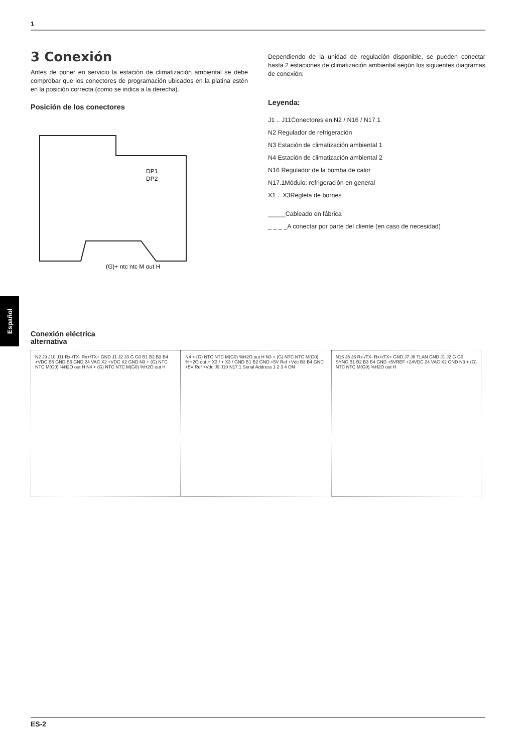1
Español
3 Conexión
Antes de poner en servicio la estación de climatización ambiental se debe comprobar que los conectores de programación ubicados en la platina estén en la posición correcta (como se indica a la derecha).
Posición de los conectores
DP1
DP2
(G)+ ntc ntc M out H
Dependiendo de la unidad de regulación disponible, se pueden conectar hasta 2 estaciones de climatización ambiental según los siguientes diagramas de conexión:
Leyenda:
J1 .. J11Conectores en N2 / N16 / N17.1
N2 Regulador de refrigeración
N3 Estación de climatización ambiental 1
N4 Estación de climatización ambiental 2
N16 Regulador de la bomba de calor
N17.1Módulo: refrigeración en general
X1 .. X3Regleta de bornes
_____Cableado en fábrica
_ _ _ _A conectar por parte del cliente (en caso de necesidad)
Conexión eléctrica
alternativa
N2 J9 J10 J11 Rx-/TX- Rx+/TX+ GND J1 J2 J3 G G0 B1 B2 B3 B4 +VDC B5 GND B6 GND 24 VAC X2 +VDC X2 GND N3 + (G) NTC NTC M(G0) %H2O out H N4 + (G) NTC NTC M(G0) %H2O out H
N4 + (G) NTC NTC M(G0) %H2O out H N3 + (G) NTC NTC M(G0) %H2O out H X3 / + X3 / GND B1 B2 GND +5V Ref +Vdc B3 B4 GND +5V Ref +Vdc J9 J10 N17.1 Serial Address 1 2 3 4 ON
N16 J5 J6 Rx-/TX- Rx+/TX+ GND J7 J8 TLAN GND J1 J2 G G0 SYNC B1 B2 B3 B4 GND +5VREF +24VDC 24 VAC X2 GND N3 + (G) NTC NTC M(G0) %H2O out H
ES-2